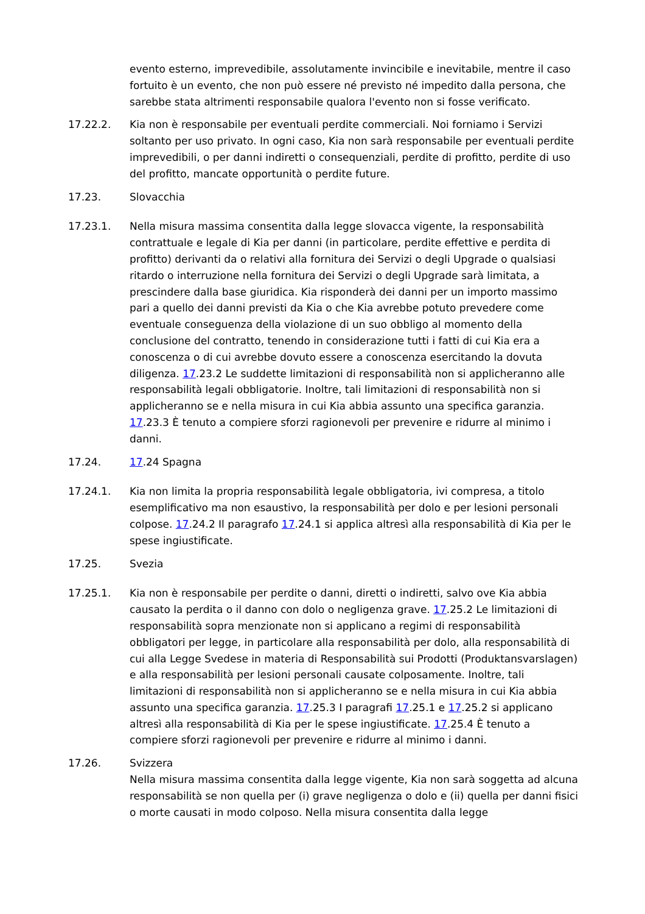evento esterno, imprevedibile, assolutamente invincibile e inevitabile, mentre il caso fortuito è un evento, che non può essere né previsto né impedito dalla persona, che sarebbe stata altrimenti responsabile qualora l'evento non si fosse verificato.
17.22.2. Kia non è responsabile per eventuali perdite commerciali. Noi forniamo i Servizi soltanto per uso privato. In ogni caso, Kia non sarà responsabile per eventuali perdite imprevedibili, o per danni indiretti o consequenziali, perdite di profitto, perdite di uso del profitto, mancate opportunità o perdite future.
17.23. Slovacchia
17.23.1. Nella misura massima consentita dalla legge slovacca vigente, la responsabilità contrattuale e legale di Kia per danni (in particolare, perdite effettive e perdita di profitto) derivanti da o relativi alla fornitura dei Servizi o degli Upgrade o qualsiasi ritardo o interruzione nella fornitura dei Servizi o degli Upgrade sarà limitata, a prescindere dalla base giuridica. Kia risponderà dei danni per un importo massimo pari a quello dei danni previsti da Kia o che Kia avrebbe potuto prevedere come eventuale conseguenza della violazione di un suo obbligo al momento della conclusione del contratto, tenendo in considerazione tutti i fatti di cui Kia era a conoscenza o di cui avrebbe dovuto essere a conoscenza esercitando la dovuta diligenza. 17.23.2 Le suddette limitazioni di responsabilità non si applicheranno alle responsabilità legali obbligatorie. Inoltre, tali limitazioni di responsabilità non si applicheranno se e nella misura in cui Kia abbia assunto una specifica garanzia. 17.23.3 È tenuto a compiere sforzi ragionevoli per prevenire e ridurre al minimo i danni.
17.24. 17.24 Spagna
17.24.1. Kia non limita la propria responsabilità legale obbligatoria, ivi compresa, a titolo esemplificativo ma non esaustivo, la responsabilità per dolo e per lesioni personali colpose. 17.24.2 Il paragrafo 17.24.1 si applica altresì alla responsabilità di Kia per le spese ingiustificate.
17.25. Svezia
17.25.1. Kia non è responsabile per perdite o danni, diretti o indiretti, salvo ove Kia abbia causato la perdita o il danno con dolo o negligenza grave. 17.25.2 Le limitazioni di responsabilità sopra menzionate non si applicano a regimi di responsabilità obbligatori per legge, in particolare alla responsabilità per dolo, alla responsabilità di cui alla Legge Svedese in materia di Responsabilità sui Prodotti (Produktansvarslagen) e alla responsabilità per lesioni personali causate colposamente. Inoltre, tali limitazioni di responsabilità non si applicheranno se e nella misura in cui Kia abbia assunto una specifica garanzia. 17.25.3 I paragrafi 17.25.1 e 17.25.2 si applicano altresì alla responsabilità di Kia per le spese ingiustificate. 17.25.4 È tenuto a compiere sforzi ragionevoli per prevenire e ridurre al minimo i danni.
17.26. Svizzera
Nella misura massima consentita dalla legge vigente, Kia non sarà soggetta ad alcuna responsabilità se non quella per (i) grave negligenza o dolo e (ii) quella per danni fisici o morte causati in modo colposo. Nella misura consentita dalla legge